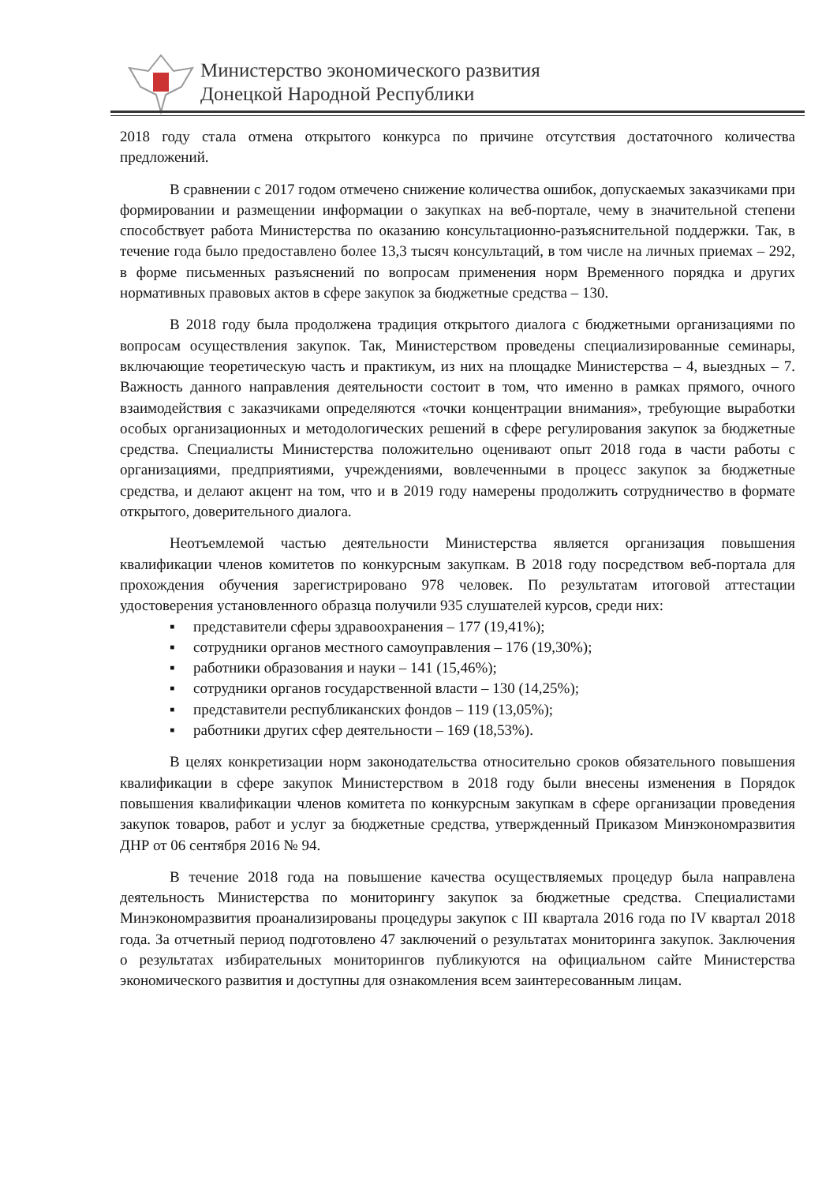Министерство экономического развития
Донецкой Народной Республики
2018 году стала отмена открытого конкурса по причине отсутствия достаточного количества предложений.
В сравнении с 2017 годом отмечено снижение количества ошибок, допускаемых заказчиками при формировании и размещении информации о закупках на веб-портале, чему в значительной степени способствует работа Министерства по оказанию консультационно-разъяснительной поддержки. Так, в течение года было предоставлено более 13,3 тысяч консультаций, в том числе на личных приемах – 292, в форме письменных разъяснений по вопросам применения норм Временного порядка и других нормативных правовых актов в сфере закупок за бюджетные средства – 130.
В 2018 году была продолжена традиция открытого диалога с бюджетными организациями по вопросам осуществления закупок. Так, Министерством проведены специализированные семинары, включающие теоретическую часть и практикум, из них на площадке Министерства – 4, выездных – 7. Важность данного направления деятельности состоит в том, что именно в рамках прямого, очного взаимодействия с заказчиками определяются «точки концентрации внимания», требующие выработки особых организационных и методологических решений в сфере регулирования закупок за бюджетные средства. Специалисты Министерства положительно оценивают опыт 2018 года в части работы с организациями, предприятиями, учреждениями, вовлеченными в процесс закупок за бюджетные средства, и делают акцент на том, что и в 2019 году намерены продолжить сотрудничество в формате открытого, доверительного диалога.
Неотъемлемой частью деятельности Министерства является организация повышения квалификации членов комитетов по конкурсным закупкам. В 2018 году посредством веб-портала для прохождения обучения зарегистрировано 978 человек. По результатам итоговой аттестации удостоверения установленного образца получили 935 слушателей курсов, среди них:
▪ представители сферы здравоохранения – 177 (19,41%);
▪ сотрудники органов местного самоуправления – 176 (19,30%);
▪ работники образования и науки – 141 (15,46%);
▪ сотрудники органов государственной власти – 130 (14,25%);
▪ представители республиканских фондов – 119 (13,05%);
▪ работники других сфер деятельности – 169 (18,53%).
В целях конкретизации норм законодательства относительно сроков обязательного повышения квалификации в сфере закупок Министерством в 2018 году были внесены изменения в Порядок повышения квалификации членов комитета по конкурсным закупкам в сфере организации проведения закупок товаров, работ и услуг за бюджетные средства, утвержденный Приказом Минэкономразвития ДНР от 06 сентября 2016 № 94.
В течение 2018 года на повышение качества осуществляемых процедур была направлена деятельность Министерства по мониторингу закупок за бюджетные средства. Специалистами Минэкономразвития проанализированы процедуры закупок с III квартала 2016 года по IV квартал 2018 года. За отчетный период подготовлено 47 заключений о результатах мониторинга закупок. Заключения о результатах избирательных мониторингов публикуются на официальном сайте Министерства экономического развития и доступны для ознакомления всем заинтересованным лицам.